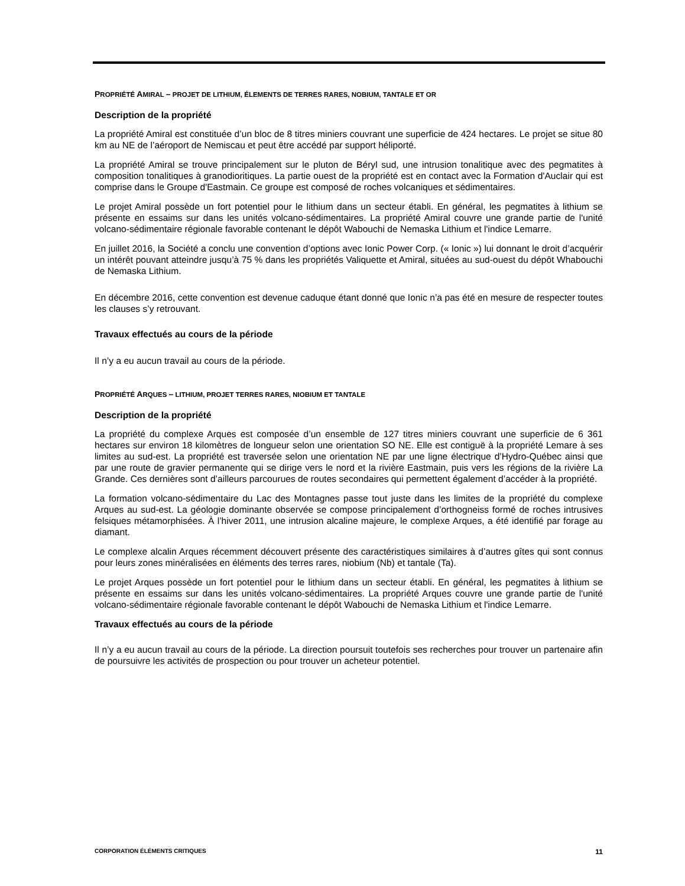PROPRIÉTÉ AMIRAL – PROJET DE LITHIUM, ÉLEMENTS DE TERRES RARES, NOBIUM, TANTALE ET OR
Description de la propriété
La propriété Amiral est constituée d’un bloc de 8 titres miniers couvrant une superficie de 424 hectares. Le projet se situe 80 km au NE de l’aéroport de Nemiscau et peut être accédé par support héliporté.
La propriété Amiral se trouve principalement sur le pluton de Béryl sud, une intrusion tonalitique avec des pegmatites à composition tonalitiques à granodioritiques. La partie ouest de la propriété est en contact avec la Formation d'Auclair qui est comprise dans le Groupe d'Eastmain. Ce groupe est composé de roches volcaniques et sédimentaires.
Le projet Amiral possède un fort potentiel pour le lithium dans un secteur établi. En général, les pegmatites à lithium se présente en essaims sur dans les unités volcano-sédimentaires. La propriété Amiral couvre une grande partie de l'unité volcano-sédimentaire régionale favorable contenant le dépôt Wabouchi de Nemaska Lithium et l'indice Lemarre.
En juillet 2016, la Société a conclu une convention d’options avec Ionic Power Corp. (« Ionic ») lui donnant le droit d’acquérir un intérêt pouvant atteindre jusqu’à 75 % dans les propriétés Valiquette et Amiral, situées au sud-ouest du dépôt Whabouchi de Nemaska Lithium.
En décembre 2016, cette convention est devenue caduque étant donné que Ionic n’a pas été en mesure de respecter toutes les clauses s’y retrouvant.
Travaux effectués au cours de la période
Il n’y a eu aucun travail au cours de la période.
PROPRIÉTÉ ARQUES – LITHIUM, PROJET TERRES RARES, NIOBIUM ET TANTALE
Description de la propriété
La propriété du complexe Arques est composée d’un ensemble de 127 titres miniers couvrant une superficie de 6 361 hectares sur environ 18 kilomètres de longueur selon une orientation SO NE. Elle est contiguë à la propriété Lemare à ses limites au sud-est. La propriété est traversée selon une orientation NE par une ligne électrique d’Hydro-Québec ainsi que par une route de gravier permanente qui se dirige vers le nord et la rivière Eastmain, puis vers les régions de la rivière La Grande. Ces dernières sont d’ailleurs parcourues de routes secondaires qui permettent également d’accéder à la propriété.
La formation volcano-sédimentaire du Lac des Montagnes passe tout juste dans les limites de la propriété du complexe Arques au sud-est. La géologie dominante observée se compose principalement d’orthogneiss formé de roches intrusives felsiques métamorphisées. À l’hiver 2011, une intrusion alcaline majeure, le complexe Arques, a été identifié par forage au diamant.
Le complexe alcalin Arques récemment découvert présente des caractéristiques similaires à d’autres gîtes qui sont connus pour leurs zones minéralisées en éléments des terres rares, niobium (Nb) et tantale (Ta).
Le projet Arques possède un fort potentiel pour le lithium dans un secteur établi. En général, les pegmatites à lithium se présente en essaims sur dans les unités volcano-sédimentaires. La propriété Arques couvre une grande partie de l'unité volcano-sédimentaire régionale favorable contenant le dépôt Wabouchi de Nemaska Lithium et l'indice Lemarre.
Travaux effectués au cours de la période
Il n’y a eu aucun travail au cours de la période. La direction poursuit toutefois ses recherches pour trouver un partenaire afin de poursuivre les activités de prospection ou pour trouver un acheteur potentiel.
CORPORATION ÉLÉMENTS CRITIQUES 11